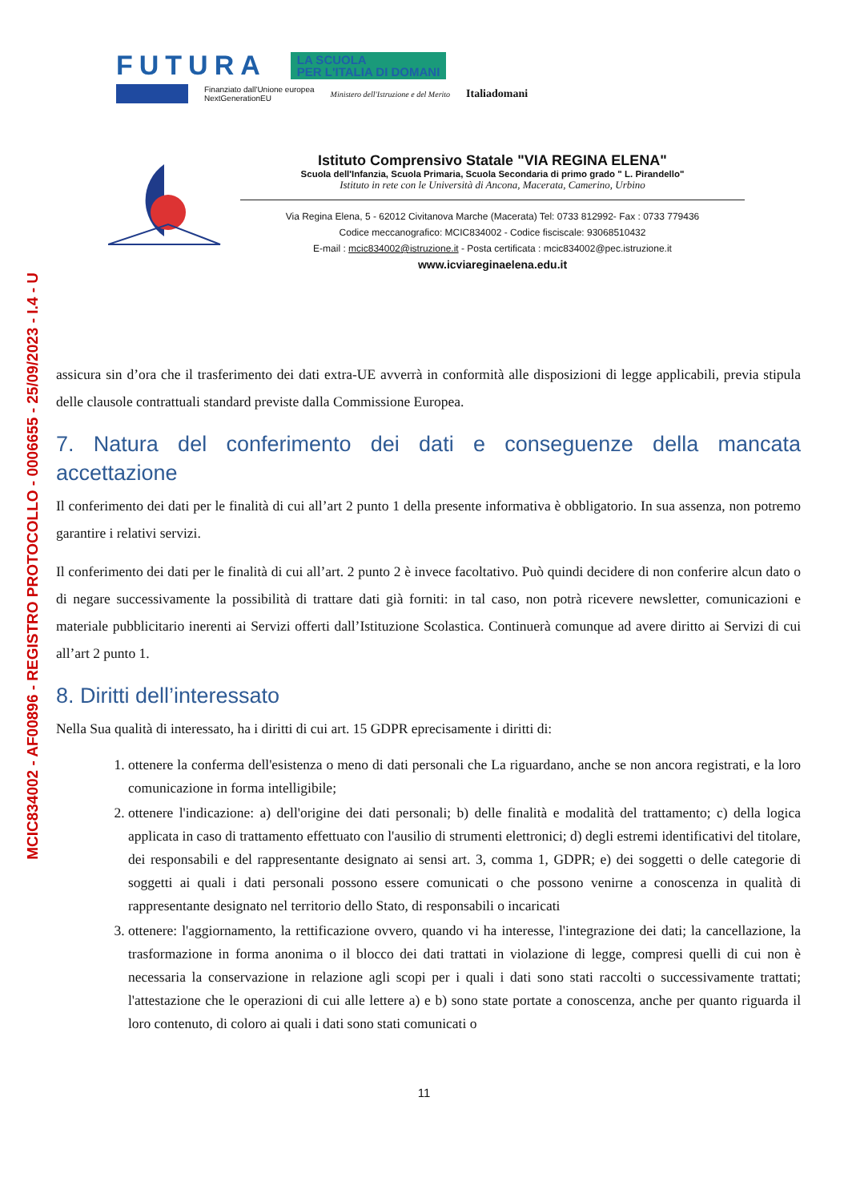MCIC834002 - AF00896 - REGISTRO PROTOCOLLO - 0006655 - 25/09/2023 - I.4 - U
FUTURA
LA SCUOLA
PER L'ITALIA DI DOMANI
Finanziato dall'Unione europea
NextGenerationEU
Ministero dell'Istruzione e del Merito
Italiadomani
Istituto Comprensivo Statale "VIA REGINA ELENA"
Scuola dell'Infanzia, Scuola Primaria, Scuola Secondaria di primo grado " L. Pirandello"
Istituto in rete con le Università di Ancona, Macerata, Camerino, Urbino
Via Regina Elena, 5 - 62012 Civitanova Marche (Macerata) Tel: 0733 812992- Fax : 0733 779436
Codice meccanografico: MCIC834002 - Codice fisciscale: 93068510432
E-mail : mcic834002@istruzione.it - Posta certificata : mcic834002@pec.istruzione.it
www.icviareginaelena.edu.it
assicura sin d’ora che il trasferimento dei dati extra-UE avverrà in conformità alle disposizioni di legge applicabili, previa stipula delle clausole contrattuali standard previste dalla Commissione Europea.
7. Natura del conferimento dei dati e conseguenze della mancata accettazione
Il conferimento dei dati per le finalità di cui all’art 2 punto 1 della presente informativa è obbligatorio. In sua assenza, non potremo garantire i relativi servizi.
Il conferimento dei dati per le finalità di cui all’art. 2 punto 2 è invece facoltativo. Può quindi decidere di non conferire alcun dato o di negare successivamente la possibilità di trattare dati già forniti: in tal caso, non potrà ricevere newsletter, comunicazioni e materiale pubblicitario inerenti ai Servizi offerti dall’Istituzione Scolastica. Continuerà comunque ad avere diritto ai Servizi di cui all’art 2 punto 1.
8. Diritti dell’interessato
Nella Sua qualità di interessato, ha i diritti di cui art. 15 GDPR eprecisamente i diritti di:
1. ottenere la conferma dell'esistenza o meno di dati personali che La riguardano, anche se non ancora registrati, e la loro comunicazione in forma intelligibile;
2. ottenere l'indicazione: a) dell'origine dei dati personali; b) delle finalità e modalità del trattamento; c) della logica applicata in caso di trattamento effettuato con l'ausilio di strumenti elettronici; d) degli estremi identificativi del titolare, dei responsabili e del rappresentante designato ai sensi art. 3, comma 1, GDPR; e) dei soggetti o delle categorie di soggetti ai quali i dati personali possono essere comunicati o che possono venirne a conoscenza in qualità di rappresentante designato nel territorio dello Stato, di responsabili o incaricati
3. ottenere: l'aggiornamento, la rettificazione ovvero, quando vi ha interesse, l'integrazione dei dati; la cancellazione, la trasformazione in forma anonima o il blocco dei dati trattati in violazione di legge, compresi quelli di cui non è necessaria la conservazione in relazione agli scopi per i quali i dati sono stati raccolti o successivamente trattati; l'attestazione che le operazioni di cui alle lettere a) e b) sono state portate a conoscenza, anche per quanto riguarda il loro contenuto, di coloro ai quali i dati sono stati comunicati o
11